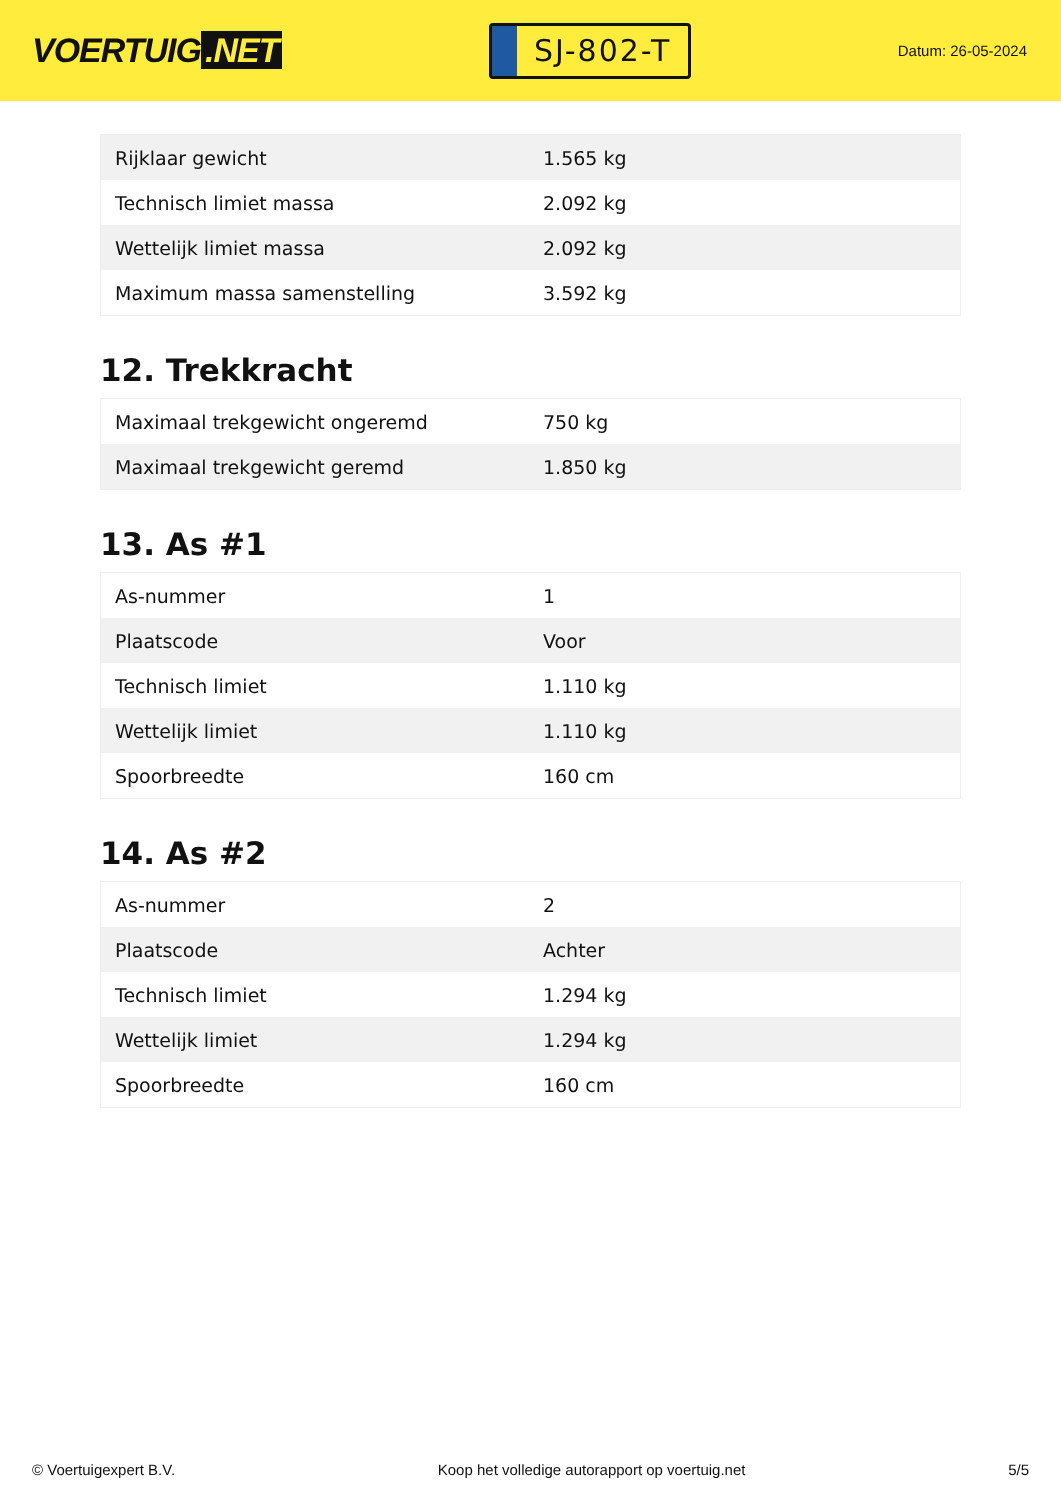VOERTUIG.NET
SJ-802-T
Datum: 26-05-2024
| Rijklaar gewicht | 1.565 kg |
| Technisch limiet massa | 2.092 kg |
| Wettelijk limiet massa | 2.092 kg |
| Maximum massa samenstelling | 3.592 kg |
12. Trekkracht
| Maximaal trekgewicht ongeremd | 750 kg |
| Maximaal trekgewicht geremd | 1.850 kg |
13. As #1
| As-nummer | 1 |
| Plaatscode | Voor |
| Technisch limiet | 1.110 kg |
| Wettelijk limiet | 1.110 kg |
| Spoorbreedte | 160 cm |
14. As #2
| As-nummer | 2 |
| Plaatscode | Achter |
| Technisch limiet | 1.294 kg |
| Wettelijk limiet | 1.294 kg |
| Spoorbreedte | 160 cm |
© Voertuigexpert B.V. Koop het volledige autorapport op voertuig.net 5/5